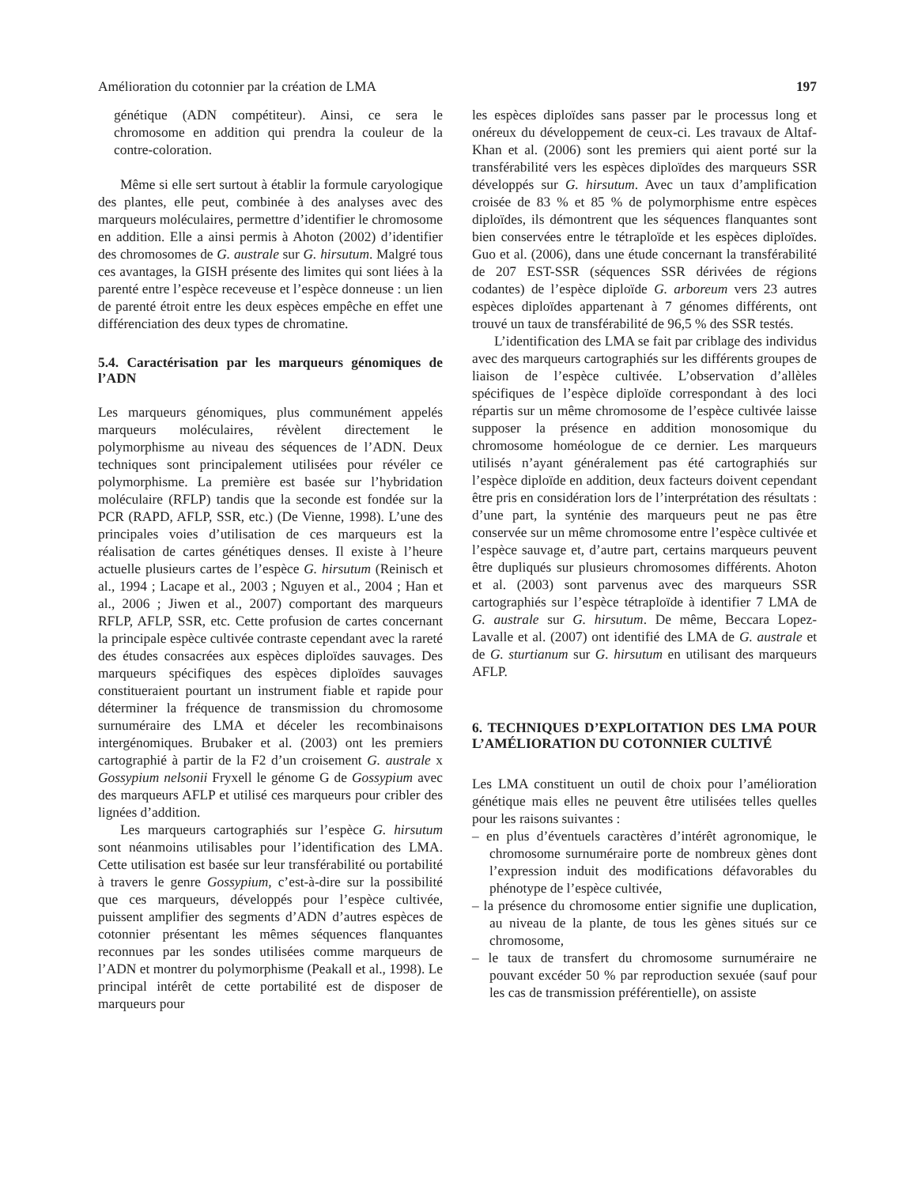Amélioration du cotonnier par la création de LMA 197
génétique (ADN compétiteur). Ainsi, ce sera le chromosome en addition qui prendra la couleur de la contre-coloration.
Même si elle sert surtout à établir la formule caryologique des plantes, elle peut, combinée à des analyses avec des marqueurs moléculaires, permettre d’identifier le chromosome en addition. Elle a ainsi permis à Ahoton (2002) d’identifier des chromosomes de G. australe sur G. hirsutum. Malgré tous ces avantages, la GISH présente des limites qui sont liées à la parenté entre l’espèce receveuse et l’espèce donneuse : un lien de parenté étroit entre les deux espèces empêche en effet une différenciation des deux types de chromatine.
5.4. Caractérisation par les marqueurs génomiques de l’ADN
Les marqueurs génomiques, plus communément appelés marqueurs moléculaires, révèlent directement le polymorphisme au niveau des séquences de l’ADN. Deux techniques sont principalement utilisées pour révéler ce polymorphisme. La première est basée sur l’hybridation moléculaire (RFLP) tandis que la seconde est fondée sur la PCR (RAPD, AFLP, SSR, etc.) (De Vienne, 1998). L’une des principales voies d’utilisation de ces marqueurs est la réalisation de cartes génétiques denses. Il existe à l’heure actuelle plusieurs cartes de l’espèce G. hirsutum (Reinisch et al., 1994 ; Lacape et al., 2003 ; Nguyen et al., 2004 ; Han et al., 2006 ; Jiwen et al., 2007) comportant des marqueurs RFLP, AFLP, SSR, etc. Cette profusion de cartes concernant la principale espèce cultivée contraste cependant avec la rareté des études consacrées aux espèces diploïdes sauvages. Des marqueurs spécifiques des espèces diploïdes sauvages constitueraient pourtant un instrument fiable et rapide pour déterminer la fréquence de transmission du chromosome surnuméraire des LMA et déceler les recombinaisons intergénomiques. Brubaker et al. (2003) ont les premiers cartographié à partir de la F2 d’un croisement G. australe x Gossypium nelsonii Fryxell le génome G de Gossypium avec des marqueurs AFLP et utilisé ces marqueurs pour cribler des lignées d’addition.
Les marqueurs cartographiés sur l’espèce G. hirsutum sont néanmoins utilisables pour l’identification des LMA. Cette utilisation est basée sur leur transférabilité ou portabilité à travers le genre Gossypium, c’est-à-dire sur la possibilité que ces marqueurs, développés pour l’espèce cultivée, puissent amplifier des segments d’ADN d’autres espèces de cotonnier présentant les mêmes séquences flanquantes reconnues par les sondes utilisées comme marqueurs de l’ADN et montrer du polymorphisme (Peakall et al., 1998). Le principal intérêt de cette portabilité est de disposer de marqueurs pour
les espèces diploïdes sans passer par le processus long et onéreux du développement de ceux-ci. Les travaux de Altaf-Khan et al. (2006) sont les premiers qui aient porté sur la transférabilité vers les espèces diploïdes des marqueurs SSR développés sur G. hirsutum. Avec un taux d’amplification croisée de 83 % et 85 % de polymorphisme entre espèces diploïdes, ils démontrent que les séquences flanquantes sont bien conservées entre le tétraploïde et les espèces diploïdes. Guo et al. (2006), dans une étude concernant la transférabilité de 207 EST-SSR (séquences SSR dérivées de régions codantes) de l’espèce diploïde G. arboreum vers 23 autres espèces diploïdes appartenant à 7 génomes différents, ont trouvé un taux de transférabilité de 96,5 % des SSR testés.
L’identification des LMA se fait par criblage des individus avec des marqueurs cartographiés sur les différents groupes de liaison de l’espèce cultivée. L’observation d’allèles spécifiques de l’espèce diploïde correspondant à des loci répartis sur un même chromosome de l’espèce cultivée laisse supposer la présence en addition monosomique du chromosome homéologue de ce dernier. Les marqueurs utilisés n’ayant généralement pas été cartographiés sur l’espèce diploïde en addition, deux facteurs doivent cependant être pris en considération lors de l’interprétation des résultats : d’une part, la synténie des marqueurs peut ne pas être conservée sur un même chromosome entre l’espèce cultivée et l’espèce sauvage et, d’autre part, certains marqueurs peuvent être dupliqués sur plusieurs chromosomes différents. Ahoton et al. (2003) sont parvenus avec des marqueurs SSR cartographiés sur l’espèce tétraploïde à identifier 7 LMA de G. australe sur G. hirsutum. De même, Beccara Lopez-Lavalle et al. (2007) ont identifié des LMA de G. australe et de G. sturtianum sur G. hirsutum en utilisant des marqueurs AFLP.
6. TECHNIQUES D’EXPLOITATION DES LMA POUR L’AMÉLIORATION DU COTONNIER CULTIVÉ
Les LMA constituent un outil de choix pour l’amélioration génétique mais elles ne peuvent être utilisées telles quelles pour les raisons suivantes :
– en plus d’éventuels caractères d’intérêt agronomique, le chromosome surnuméraire porte de nombreux gènes dont l’expression induit des modifications défavorables du phénotype de l’espèce cultivée,
– la présence du chromosome entier signifie une duplication, au niveau de la plante, de tous les gènes situés sur ce chromosome,
– le taux de transfert du chromosome surnuméraire ne pouvant excéder 50 % par reproduction sexuée (sauf pour les cas de transmission préférentielle), on assiste